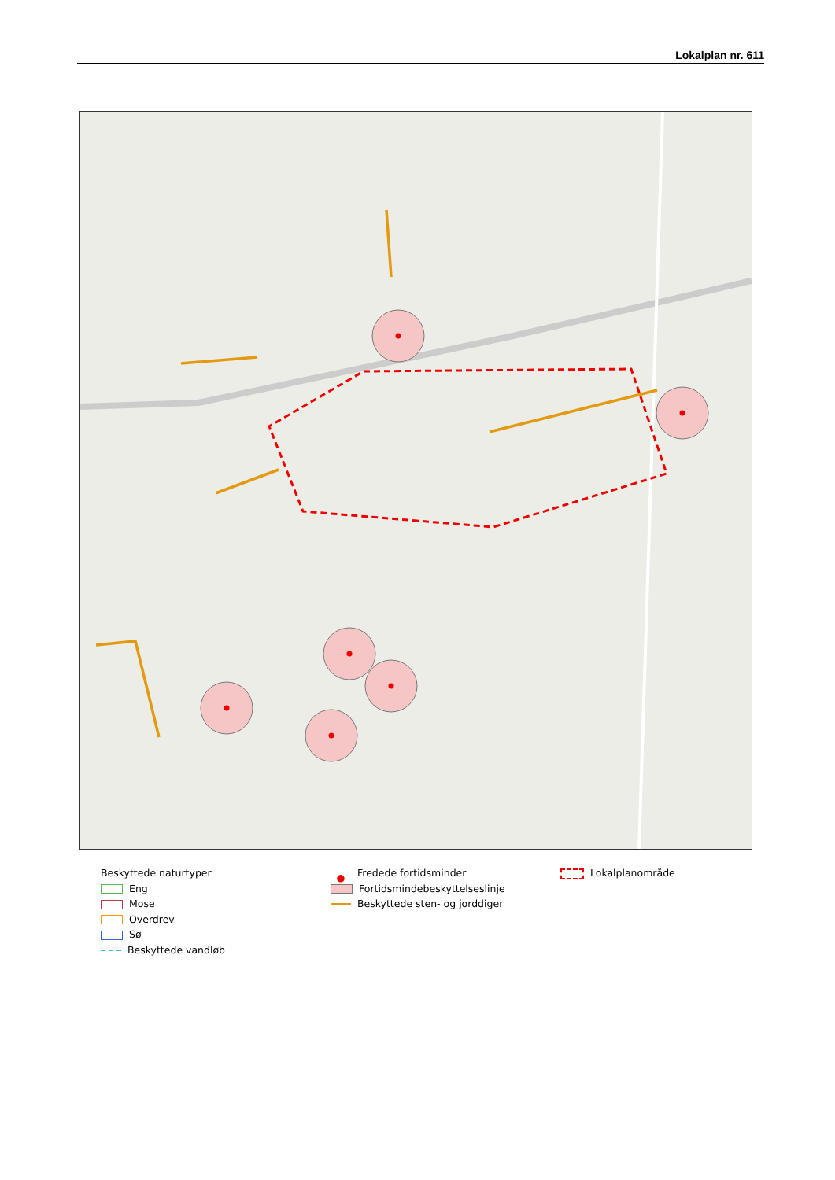Lokalplan nr. 611
Beskyttede naturtyper
Eng
Mose
Overdrev
Sø
Beskyttede vandløb
● Fredede fortidsminder
Fortidsmindebeskyttelseslinje
Beskyttede sten- og jorddiger
Lokalplanområde